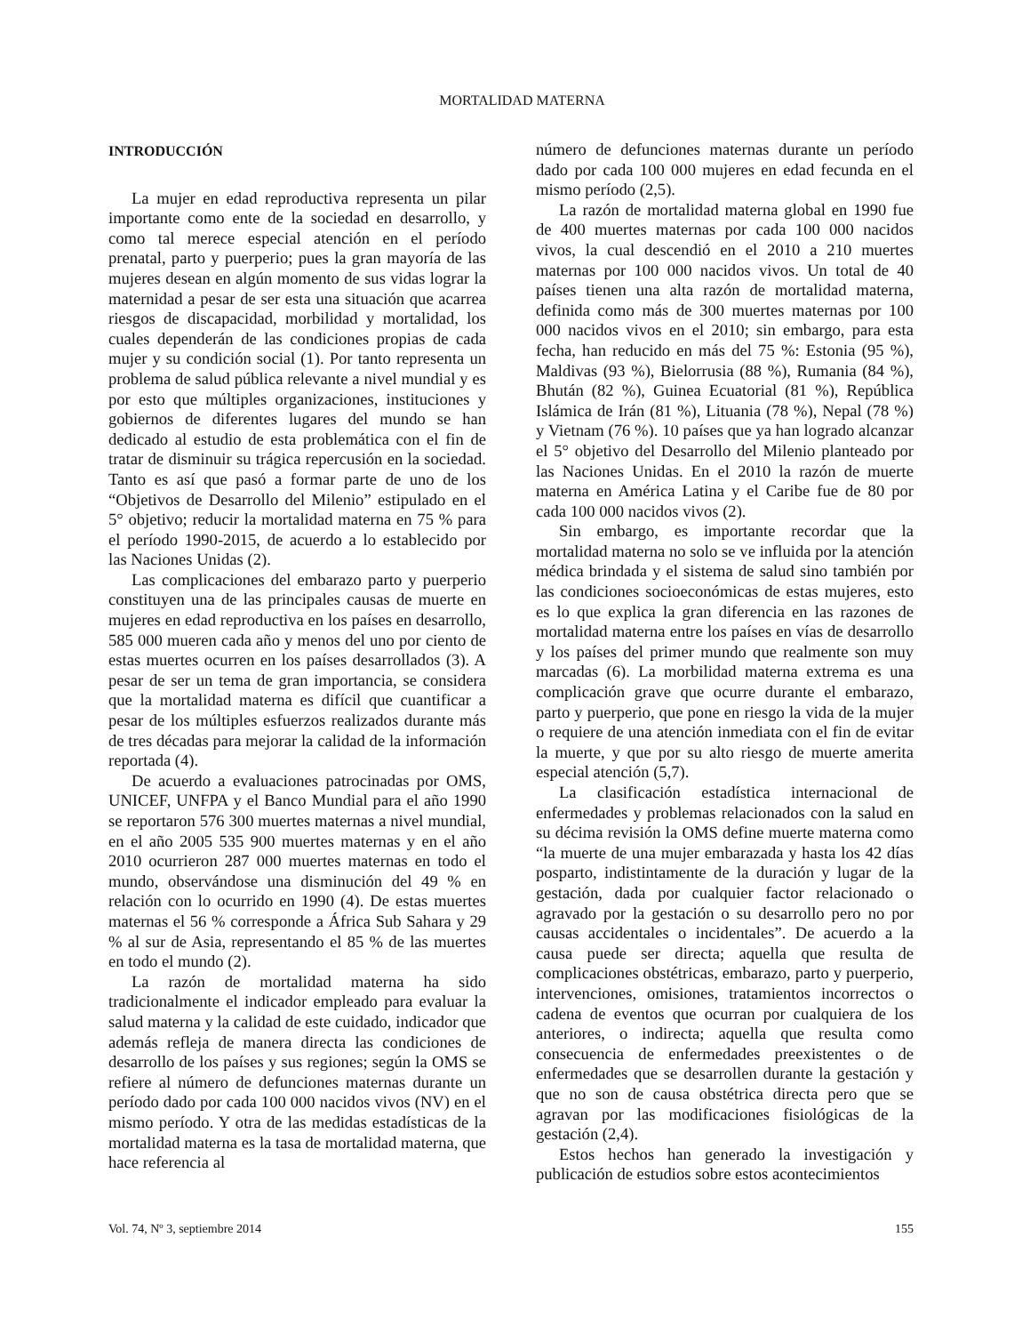MORTALIDAD MATERNA
INTRODUCCIÓN
La mujer en edad reproductiva representa un pilar importante como ente de la sociedad en desarrollo, y como tal merece especial atención en el período prenatal, parto y puerperio; pues la gran mayoría de las mujeres desean en algún momento de sus vidas lograr la maternidad a pesar de ser esta una situación que acarrea riesgos de discapacidad, morbilidad y mortalidad, los cuales dependerán de las condiciones propias de cada mujer y su condición social (1). Por tanto representa un problema de salud pública relevante a nivel mundial y es por esto que múltiples organizaciones, instituciones y gobiernos de diferentes lugares del mundo se han dedicado al estudio de esta problemática con el fin de tratar de disminuir su trágica repercusión en la sociedad. Tanto es así que pasó a formar parte de uno de los “Objetivos de Desarrollo del Milenio” estipulado en el 5° objetivo; reducir la mortalidad materna en 75 % para el período 1990-2015, de acuerdo a lo establecido por las Naciones Unidas (2).
Las complicaciones del embarazo parto y puerperio constituyen una de las principales causas de muerte en mujeres en edad reproductiva en los países en desarrollo, 585 000 mueren cada año y menos del uno por ciento de estas muertes ocurren en los países desarrollados (3). A pesar de ser un tema de gran importancia, se considera que la mortalidad materna es difícil que cuantificar a pesar de los múltiples esfuerzos realizados durante más de tres décadas para mejorar la calidad de la información reportada (4).
De acuerdo a evaluaciones patrocinadas por OMS, UNICEF, UNFPA y el Banco Mundial para el año 1990 se reportaron 576 300 muertes maternas a nivel mundial, en el año 2005 535 900 muertes maternas y en el año 2010 ocurrieron 287 000 muertes maternas en todo el mundo, observándose una disminución del 49 % en relación con lo ocurrido en 1990 (4). De estas muertes maternas el 56 % corresponde a África Sub Sahara y 29 % al sur de Asia, representando el 85 % de las muertes en todo el mundo (2).
La razón de mortalidad materna ha sido tradicionalmente el indicador empleado para evaluar la salud materna y la calidad de este cuidado, indicador que además refleja de manera directa las condiciones de desarrollo de los países y sus regiones; según la OMS se refiere al número de defunciones maternas durante un período dado por cada 100 000 nacidos vivos (NV) en el mismo período. Y otra de las medidas estadísticas de la mortalidad materna es la tasa de mortalidad materna, que hace referencia al
número de defunciones maternas durante un período dado por cada 100 000 mujeres en edad fecunda en el mismo período (2,5).
La razón de mortalidad materna global en 1990 fue de 400 muertes maternas por cada 100 000 nacidos vivos, la cual descendió en el 2010 a 210 muertes maternas por 100 000 nacidos vivos. Un total de 40 países tienen una alta razón de mortalidad materna, definida como más de 300 muertes maternas por 100 000 nacidos vivos en el 2010; sin embargo, para esta fecha, han reducido en más del 75 %: Estonia (95 %), Maldivas (93 %), Bielorrusia (88 %), Rumania (84 %), Bhután (82 %), Guinea Ecuatorial (81 %), República Islámica de Irán (81 %), Lituania (78 %), Nepal (78 %) y Vietnam (76 %). 10 países que ya han logrado alcanzar el 5° objetivo del Desarrollo del Milenio planteado por las Naciones Unidas. En el 2010 la razón de muerte materna en América Latina y el Caribe fue de 80 por cada 100 000 nacidos vivos (2).
Sin embargo, es importante recordar que la mortalidad materna no solo se ve influida por la atención médica brindada y el sistema de salud sino también por las condiciones socioeconómicas de estas mujeres, esto es lo que explica la gran diferencia en las razones de mortalidad materna entre los países en vías de desarrollo y los países del primer mundo que realmente son muy marcadas (6). La morbilidad materna extrema es una complicación grave que ocurre durante el embarazo, parto y puerperio, que pone en riesgo la vida de la mujer o requiere de una atención inmediata con el fin de evitar la muerte, y que por su alto riesgo de muerte amerita especial atención (5,7).
La clasificación estadística internacional de enfermedades y problemas relacionados con la salud en su décima revisión la OMS define muerte materna como “la muerte de una mujer embarazada y hasta los 42 días posparto, indistintamente de la duración y lugar de la gestación, dada por cualquier factor relacionado o agravado por la gestación o su desarrollo pero no por causas accidentales o incidentales”. De acuerdo a la causa puede ser directa; aquella que resulta de complicaciones obstétricas, embarazo, parto y puerperio, intervenciones, omisiones, tratamientos incorrectos o cadena de eventos que ocurran por cualquiera de los anteriores, o indirecta; aquella que resulta como consecuencia de enfermedades preexistentes o de enfermedades que se desarrollen durante la gestación y que no son de causa obstétrica directa pero que se agravan por las modificaciones fisiológicas de la gestación (2,4).
Estos hechos han generado la investigación y publicación de estudios sobre estos acontecimientos
Vol. 74, Nº 3, septiembre 2014 155